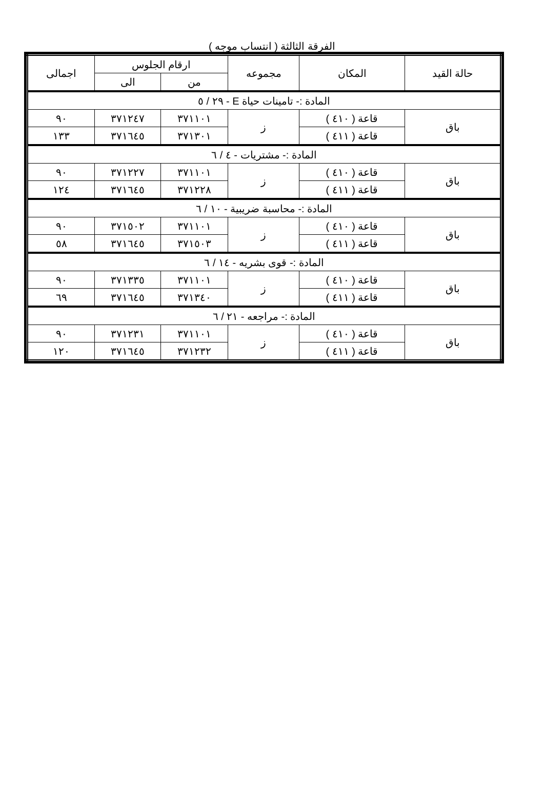الفرقة الثالثة ( انتساب موجه )
| حالة القيد | المكان | مجموعه | ارقام الجلوس | | اجمالى |
| --- | --- | --- | --- | --- | --- |
| | | | من | الى | |
| المادة :- تامينات حياة E - ٢٩ / ٥ | | | | | |
| باق | قاعة ( ٤١٠ ) | ز | ٣٧١١٠١ | ٣٧١٢٤٧ | ٩٠ |
| | قاعة ( ٤١١ ) | | ٣٧١٣٠١ | ٣٧١٦٤٥ | ١٣٣ |
| المادة :- مشتريات - ٤ / ٦ | | | | | |
| باق | قاعة ( ٤١٠ ) | ز | ٣٧١١٠١ | ٣٧١٢٢٧ | ٩٠ |
| | قاعة ( ٤١١ ) | | ٣٧١٢٢٨ | ٣٧١٦٤٥ | ١٢٤ |
| المادة :- محاسبة ضريبية - ١٠ / ٦ | | | | | |
| باق | قاعة ( ٤١٠ ) | ز | ٣٧١١٠١ | ٣٧١٥٠٢ | ٩٠ |
| | قاعة ( ٤١١ ) | | ٣٧١٥٠٣ | ٣٧١٦٤٥ | ٥٨ |
| المادة :- قوى بشريه - ١٤ / ٦ | | | | | |
| باق | قاعة ( ٤١٠ ) | ز | ٣٧١١٠١ | ٣٧١٣٣٥ | ٩٠ |
| | قاعة ( ٤١١ ) | | ٣٧١٣٤٠ | ٣٧١٦٤٥ | ٦٩ |
| المادة :- مراجعه - ٢١ / ٦ | | | | | |
| باق | قاعة ( ٤١٠ ) | ز | ٣٧١١٠١ | ٣٧١٢٣١ | ٩٠ |
| | قاعة ( ٤١١ ) | | ٣٧١٢٣٢ | ٣٧١٦٤٥ | ١٢٠ |